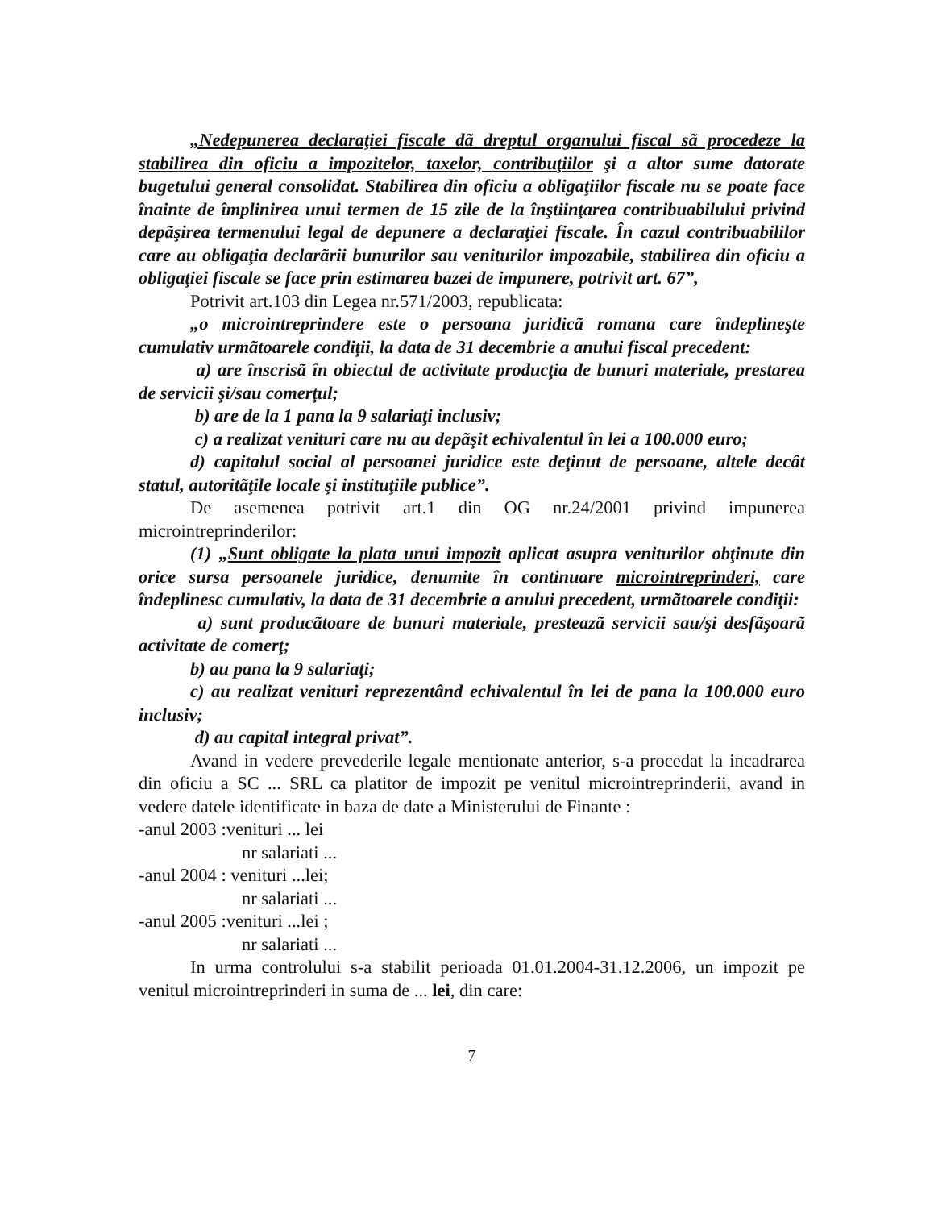„Nedepunerea declaraţiei fiscale dã dreptul organului fiscal sã procedeze la stabilirea din oficiu a impozitelor, taxelor, contribuţiilor şi a altor sume datorate bugetului general consolidat. Stabilirea din oficiu a obligaţiilor fiscale nu se poate face înainte de împlinirea unui termen de 15 zile de la înştiinţarea contribuabilului privind depãşirea termenului legal de depunere a declaraţiei fiscale. În cazul contribuabililor care au obligaţia declarãrii bunurilor sau veniturilor impozabile, stabilirea din oficiu a obligaţiei fiscale se face prin estimarea bazei de impunere, potrivit art. 67”,
Potrivit art.103 din Legea nr.571/2003, republicata:
„o microintreprindere este o persoana juridicã romana care îndeplineşte cumulativ urmãtoarele condiţii, la data de 31 decembrie a anului fiscal precedent:
a) are înscrisã în obiectul de activitate producţia de bunuri materiale, prestarea de servicii şi/sau comerţul;
b) are de la 1 pana la 9 salariaţi inclusiv;
c) a realizat venituri care nu au depãşit echivalentul în lei a 100.000 euro;
d) capitalul social al persoanei juridice este deţinut de persoane, altele decât statul, autoritãţile locale şi instituţiile publice”.
De asemenea potrivit art.1 din OG nr.24/2001 privind impunerea microintreprinderilor:
(1) „Sunt obligate la plata unui impozit aplicat asupra veniturilor obţinute din orice sursa persoanele juridice, denumite în continuare microintreprinderi, care îndeplinesc cumulativ, la data de 31 decembrie a anului precedent, urmãtoarele condiţii:
a) sunt producãtoare de bunuri materiale, presteazã servicii sau/şi desfãşoarã activitate de comerţ;
b) au pana la 9 salariaţi;
c) au realizat venituri reprezentând echivalentul în lei de pana la 100.000 euro inclusiv;
d) au capital integral privat”.
Avand in vedere prevederile legale mentionate anterior, s-a procedat la incadrarea din oficiu a SC ... SRL ca platitor de impozit pe venitul microintreprinderii, avand in vedere datele identificate in baza de date a Ministerului de Finante :
-anul 2003 :venituri ... lei
nr salariati ...
-anul 2004 : venituri ...lei;
nr salariati ...
-anul 2005 :venituri ...lei ;
nr salariati ...
In urma controlului s-a stabilit perioada 01.01.2004-31.12.2006, un impozit pe venitul microintreprinderi in suma de ... lei, din care:
7